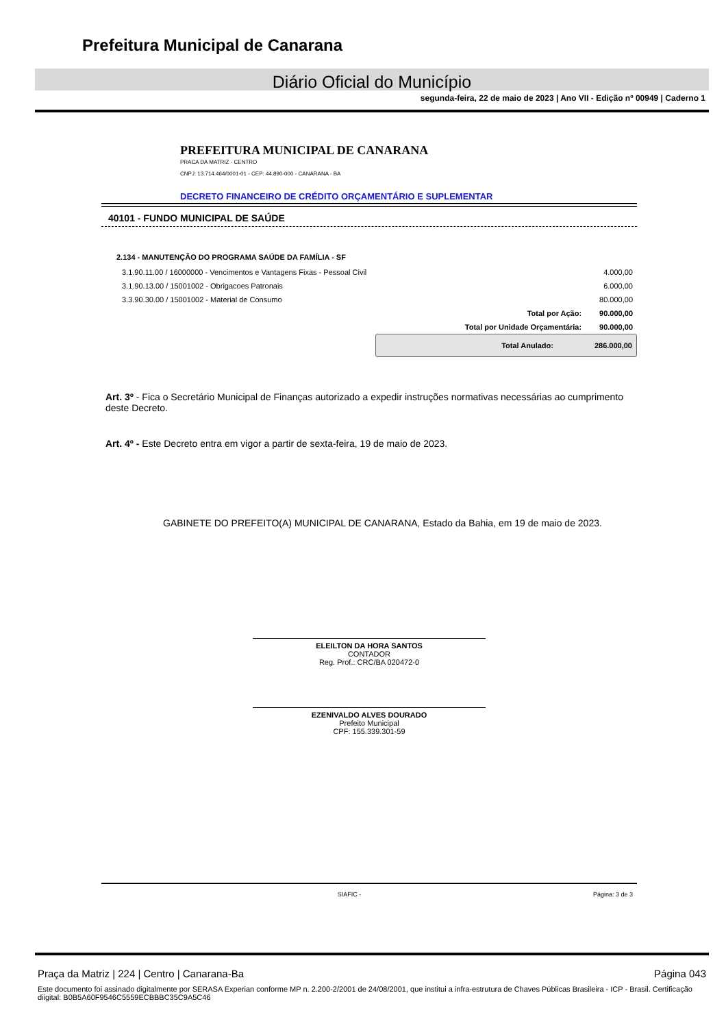Prefeitura Municipal de Canarana
Diário Oficial do Município
segunda-feira, 22 de maio de 2023 | Ano VII - Edição nº 00949 | Caderno 1
PREFEITURA MUNICIPAL DE CANARANA
PRACA DA MATRIZ - CENTRO
CNPJ: 13.714.464/0001-01 - CEP: 44.890-000 - CANARANA - BA
DECRETO FINANCEIRO DE CRÉDITO ORÇAMENTÁRIO E SUPLEMENTAR
40101 - FUNDO MUNICIPAL DE SAÚDE
2.134 - MANUTENÇÃO DO PROGRAMA SAÚDE DA FAMÍLIA - SF
| 3.1.90.11.00 / 16000000 - Vencimentos e Vantagens Fixas - Pessoal Civil | | 4.000,00 |
| 3.1.90.13.00 / 15001002 - Obrigacoes Patronais | | 6.000,00 |
| 3.3.90.30.00 / 15001002 - Material de Consumo | | 80.000,00 |
| | Total por Ação: | 90.000,00 |
| | Total por Unidade Orçamentária: | 90.000,00 |
Total Anulado: 286.000,00
Art. 3º - Fica o Secretário Municipal de Finanças autorizado a expedir instruções normativas necessárias ao cumprimento deste Decreto.
Art. 4º - Este Decreto entra em vigor a partir de sexta-feira, 19 de maio de 2023.
GABINETE DO PREFEITO(A) MUNICIPAL DE CANARANA, Estado da Bahia, em 19 de maio de 2023.
ELEILTON DA HORA SANTOS
CONTADOR
Reg. Prof.: CRC/BA 020472-0
EZENIVALDO ALVES DOURADO
Prefeito Municipal
CPF: 155.339.301-59
SIAFIC - Página: 3 de 3
Praça da Matriz | 224 | Centro | Canarana-Ba Página 043
Este documento foi assinado digitalmente por SERASA Experian conforme MP n. 2.200-2/2001 de 24/08/2001, que institui a infra-estrutura de Chaves Públicas Brasileira - ICP - Brasil. Certificação diigital: B0B5A60F9546C5559ECBBBC35C9A5C46